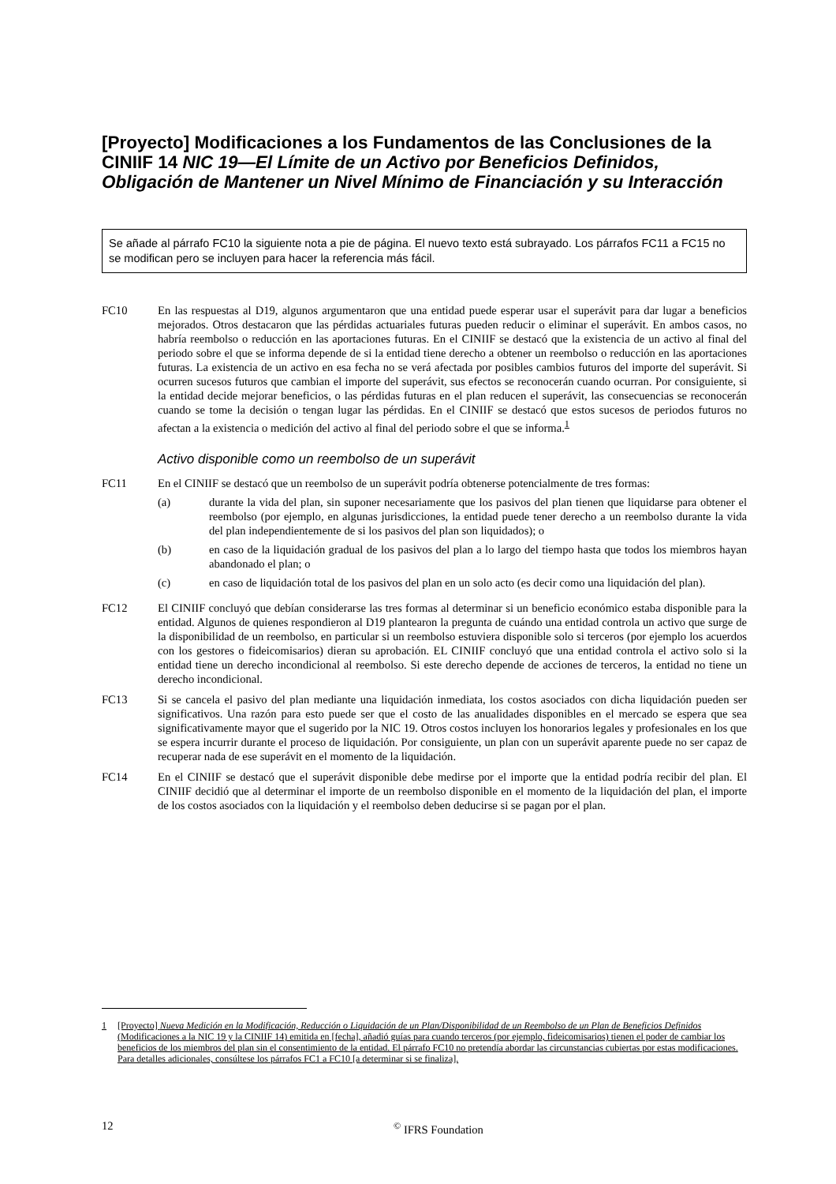[Proyecto] Modificaciones a los Fundamentos de las Conclusiones de la CINIIF 14 NIC 19—El Límite de un Activo por Beneficios Definidos, Obligación de Mantener un Nivel Mínimo de Financiación y su Interacción
Se añade al párrafo FC10 la siguiente nota a pie de página. El nuevo texto está subrayado. Los párrafos FC11 a FC15 no se modifican pero se incluyen para hacer la referencia más fácil.
FC10 En las respuestas al D19, algunos argumentaron que una entidad puede esperar usar el superávit para dar lugar a beneficios mejorados. Otros destacaron que las pérdidas actuariales futuras pueden reducir o eliminar el superávit. En ambos casos, no habría reembolso o reducción en las aportaciones futuras. En el CINIIF se destacó que la existencia de un activo al final del periodo sobre el que se informa depende de si la entidad tiene derecho a obtener un reembolso o reducción en las aportaciones futuras. La existencia de un activo en esa fecha no se verá afectada por posibles cambios futuros del importe del superávit. Si ocurren sucesos futuros que cambian el importe del superávit, sus efectos se reconocerán cuando ocurran. Por consiguiente, si la entidad decide mejorar beneficios, o las pérdidas futuras en el plan reducen el superávit, las consecuencias se reconocerán cuando se tome la decisión o tengan lugar las pérdidas. En el CINIIF se destacó que estos sucesos de periodos futuros no afectan a la existencia o medición del activo al final del periodo sobre el que se informa.<sup>1</sup>
Activo disponible como un reembolso de un superávit
FC11 En el CINIIF se destacó que un reembolso de un superávit podría obtenerse potencialmente de tres formas:
(a) durante la vida del plan, sin suponer necesariamente que los pasivos del plan tienen que liquidarse para obtener el reembolso (por ejemplo, en algunas jurisdicciones, la entidad puede tener derecho a un reembolso durante la vida del plan independientemente de si los pasivos del plan son liquidados); o
(b) en caso de la liquidación gradual de los pasivos del plan a lo largo del tiempo hasta que todos los miembros hayan abandonado el plan; o
(c) en caso de liquidación total de los pasivos del plan en un solo acto (es decir como una liquidación del plan).
FC12 El CINIIF concluyó que debían considerarse las tres formas al determinar si un beneficio económico estaba disponible para la entidad. Algunos de quienes respondieron al D19 plantearon la pregunta de cuándo una entidad controla un activo que surge de la disponibilidad de un reembolso, en particular si un reembolso estuviera disponible solo si terceros (por ejemplo los acuerdos con los gestores o fideicomisarios) dieran su aprobación. EL CINIIF concluyó que una entidad controla el activo solo si la entidad tiene un derecho incondicional al reembolso. Si este derecho depende de acciones de terceros, la entidad no tiene un derecho incondicional.
FC13 Si se cancela el pasivo del plan mediante una liquidación inmediata, los costos asociados con dicha liquidación pueden ser significativos. Una razón para esto puede ser que el costo de las anualidades disponibles en el mercado se espera que sea significativamente mayor que el sugerido por la NIC 19. Otros costos incluyen los honorarios legales y profesionales en los que se espera incurrir durante el proceso de liquidación. Por consiguiente, un plan con un superávit aparente puede no ser capaz de recuperar nada de ese superávit en el momento de la liquidación.
FC14 En el CINIIF se destacó que el superávit disponible debe medirse por el importe que la entidad podría recibir del plan. El CINIIF decidió que al determinar el importe de un reembolso disponible en el momento de la liquidación del plan, el importe de los costos asociados con la liquidación y el reembolso deben deducirse si se pagan por el plan.
1 [Proyecto] Nueva Medición en la Modificación, Reducción o Liquidación de un Plan/Disponibilidad de un Reembolso de un Plan de Beneficios Definidos (Modificaciones a la NIC 19 y la CINIIF 14) emitida en [fecha], añadió guías para cuando terceros (por ejemplo, fideicomisarios) tienen el poder de cambiar los beneficios de los miembros del plan sin el consentimiento de la entidad. El párrafo FC10 no pretendía abordar las circunstancias cubiertas por estas modificaciones. Para detalles adicionales, consúltese los párrafos FC1 a FC10 [a determinar si se finaliza].
12<sup>©</sup> IFRS Foundation